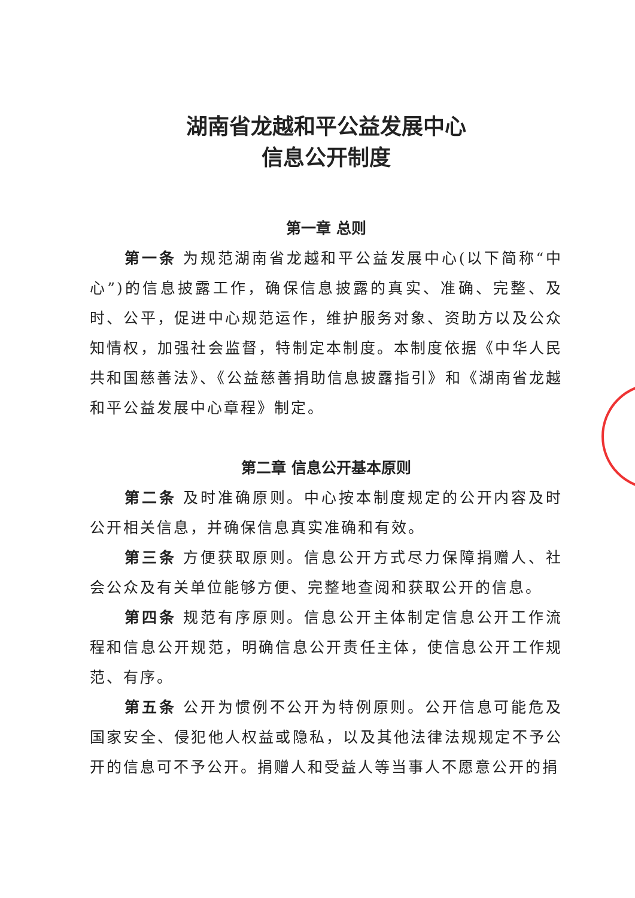湖南省龙越和平公益发展中心
信息公开制度
第一章 总则
第一条 为规范湖南省龙越和平公益发展中心(以下简称“中心”)的信息披露工作，确保信息披露的真实、准确、完整、及时、公平，促进中心规范运作，维护服务对象、资助方以及公众知情权，加强社会监督，特制定本制度。本制度依据《中华人民共和国慈善法》、《公益慈善捐助信息披露指引》和《湖南省龙越和平公益发展中心章程》制定。
第二章 信息公开基本原则
第二条 及时准确原则。中心按本制度规定的公开内容及时公开相关信息，并确保信息真实准确和有效。
第三条 方便获取原则。信息公开方式尽力保障捐赠人、社会公众及有关单位能够方便、完整地查阅和获取公开的信息。
第四条 规范有序原则。信息公开主体制定信息公开工作流程和信息公开规范，明确信息公开责任主体，使信息公开工作规范、有序。
第五条 公开为惯例不公开为特例原则。公开信息可能危及国家安全、侵犯他人权益或隐私，以及其他法律法规规定不予公开的信息可不予公开。捐赠人和受益人等当事人不愿意公开的捐